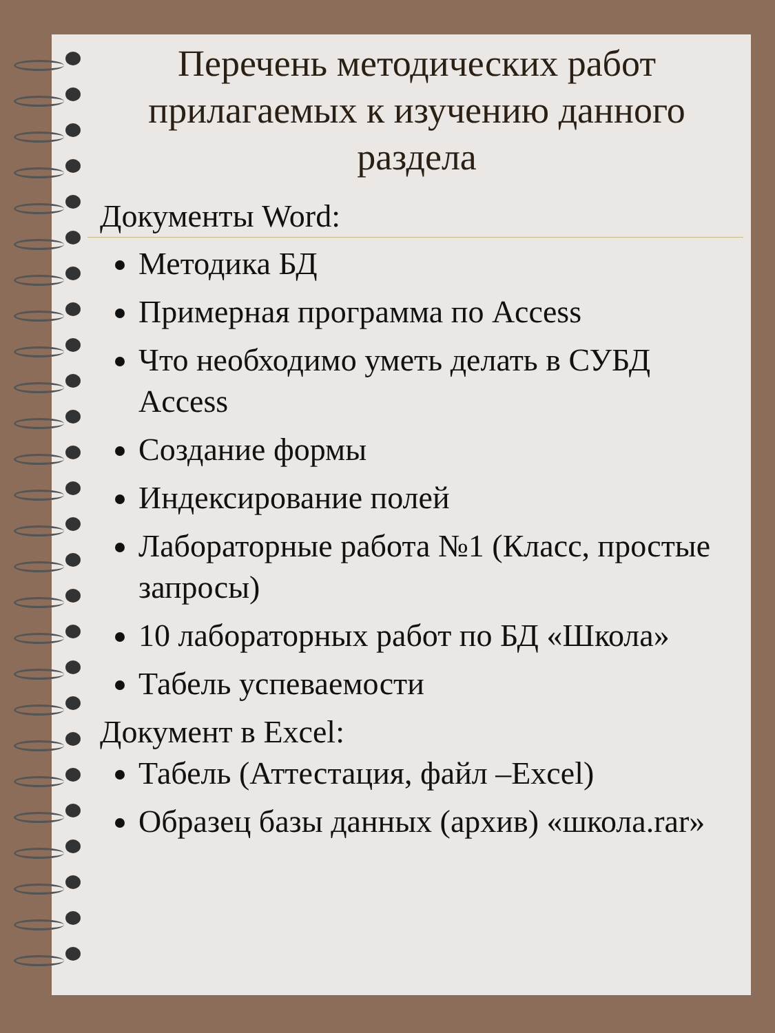Перечень методических работ прилагаемых к изучению данного раздела
Документы Word:
Методика БД
Примерная программа по Access
Что необходимо уметь делать в СУБД Access
Создание формы
Индексирование полей
Лабораторные работа №1 (Класс, простые запросы)
10 лабораторных работ по БД «Школа»
Табель успеваемости
Документ в Excel:
Табель (Аттестация, файл –Excel)
Образец базы данных (архив) «школа.rar»